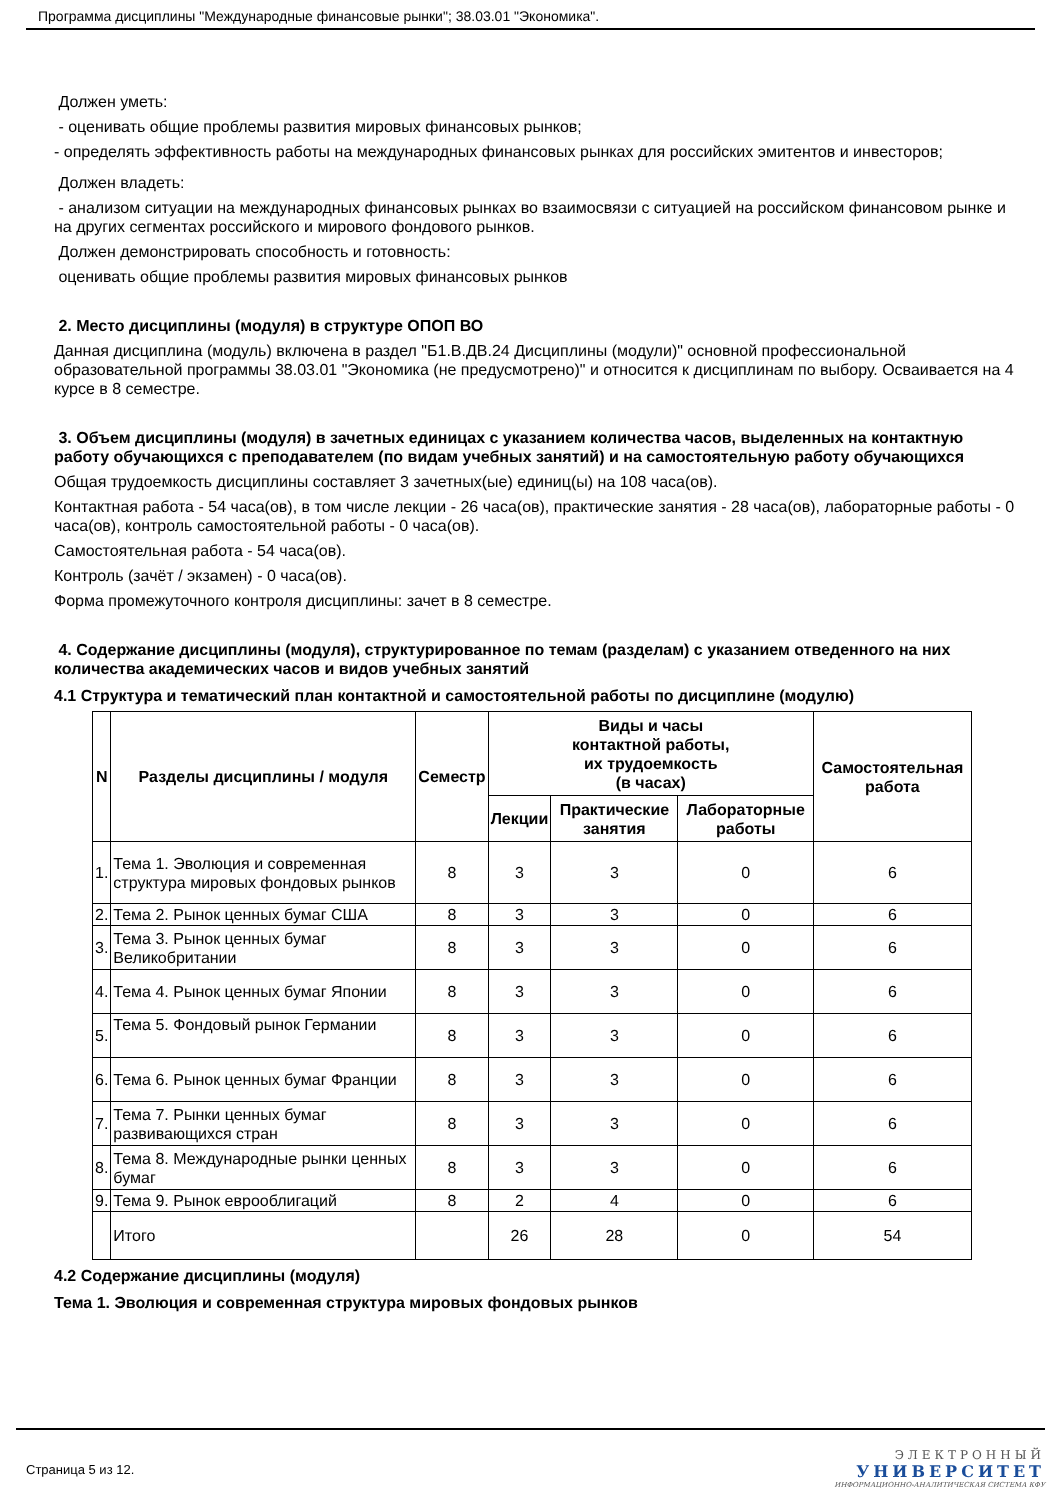Программа дисциплины "Международные финансовые рынки"; 38.03.01 "Экономика".
Должен уметь:
- оценивать общие проблемы развития мировых финансовых рынков;
- определять эффективность работы на международных финансовых рынках для российских эмитентов и инвесторов;
Должен владеть:
- анализом ситуации на международных финансовых рынках во взаимосвязи с ситуацией на российском финансовом рынке и на других сегментах российского и мирового фондового рынков.
Должен демонстрировать способность и готовность:
оценивать общие проблемы развития мировых финансовых рынков
2. Место дисциплины (модуля) в структуре ОПОП ВО
Данная дисциплина (модуль) включена в раздел "Б1.В.ДВ.24 Дисциплины (модули)" основной профессиональной образовательной программы 38.03.01 "Экономика (не предусмотрено)" и относится к дисциплинам по выбору. Осваивается на 4 курсе в 8 семестре.
3. Объем дисциплины (модуля) в зачетных единицах с указанием количества часов, выделенных на контактную работу обучающихся с преподавателем (по видам учебных занятий) и на самостоятельную работу обучающихся
Общая трудоемкость дисциплины составляет 3 зачетных(ые) единиц(ы) на 108 часа(ов).
Контактная работа - 54 часа(ов), в том числе лекции - 26 часа(ов), практические занятия - 28 часа(ов), лабораторные работы - 0 часа(ов), контроль самостоятельной работы - 0 часа(ов).
Самостоятельная работа - 54 часа(ов).
Контроль (зачёт / экзамен) - 0 часа(ов).
Форма промежуточного контроля дисциплины: зачет в 8 семестре.
4. Содержание дисциплины (модуля), структурированное по темам (разделам) с указанием отведенного на них количества академических часов и видов учебных занятий
4.1 Структура и тематический план контактной и самостоятельной работы по дисциплине (модулю)
| N | Разделы дисциплины / модуля | Семестр | Виды и часы контактной работы, их трудоемкость (в часах) | | | Самостоятельная работа |
| --- | --- | --- | --- | --- | --- | --- |
| | | | Лекции | Практические занятия | Лабораторные работы | |
| 1. | Тема 1. Эволюция и современная структура мировых фондовых рынков | 8 | 3 | 3 | 0 | 6 |
| 2. | Тема 2. Рынок ценных бумаг США | 8 | 3 | 3 | 0 | 6 |
| 3. | Тема 3. Рынок ценных бумаг Великобритании | 8 | 3 | 3 | 0 | 6 |
| 4. | Тема 4. Рынок ценных бумаг Японии | 8 | 3 | 3 | 0 | 6 |
| 5. | Тема 5. Фондовый рынок Германии | 8 | 3 | 3 | 0 | 6 |
| 6. | Тема 6. Рынок ценных бумаг Франции | 8 | 3 | 3 | 0 | 6 |
| 7. | Тема 7. Рынки ценных бумаг развивающихся стран | 8 | 3 | 3 | 0 | 6 |
| 8. | Тема 8. Международные рынки ценных бумаг | 8 | 3 | 3 | 0 | 6 |
| 9. | Тема 9. Рынок еврооблигаций | 8 | 2 | 4 | 0 | 6 |
| | Итого | | 26 | 28 | 0 | 54 |
4.2 Содержание дисциплины (модуля)
Тема 1. Эволюция и современная структура мировых фондовых рынков
Страница 5 из 12.
ЭЛЕКТРОННЫЙ
УНИВЕРСИТЕТ
ИНФОРМАЦИОННО-АНАЛИТИЧЕСКАЯ СИСТЕМА КФУ